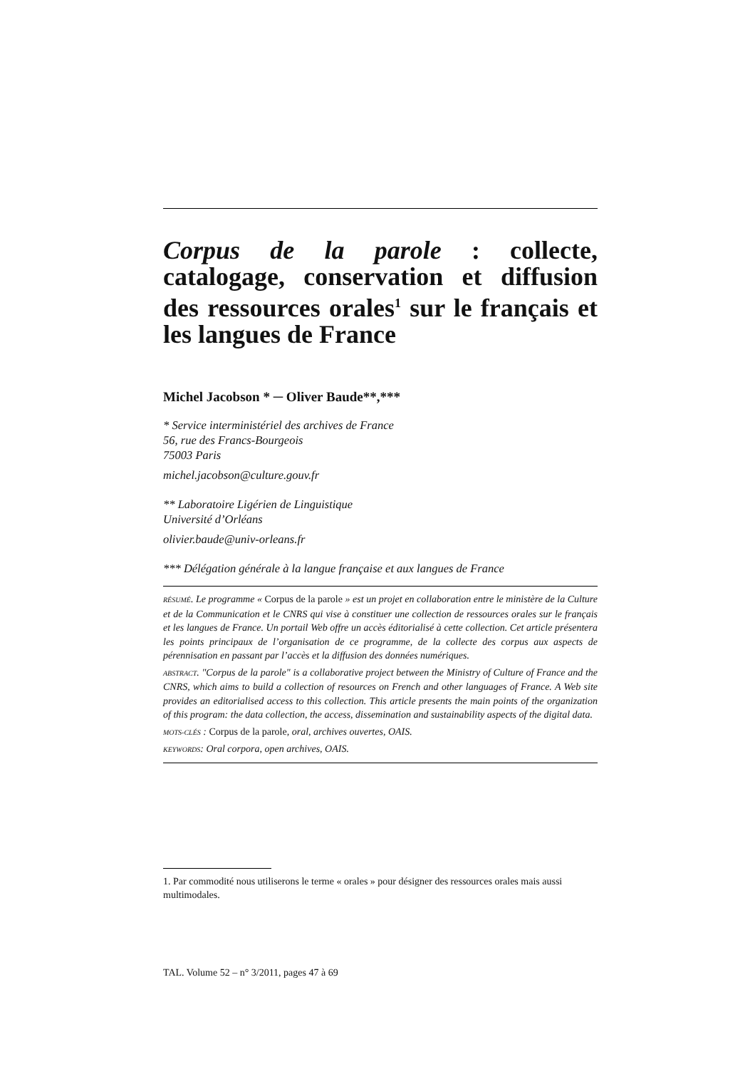Corpus de la parole : collecte, catalogage, conservation et diffusion des ressources orales<sup>1</sup> sur le français et les langues de France
Michel Jacobson * ─ Oliver Baude**,***
* Service interministériel des archives de France
56, rue des Francs-Bourgeois
75003 Paris
michel.jacobson@culture.gouv.fr
** Laboratoire Ligérien de Linguistique
Université d’Orléans
olivier.baude@univ-orleans.fr
*** Délégation générale à la langue française et aux langues de France
RÉSUMÉ. Le programme « Corpus de la parole » est un projet en collaboration entre le ministère de la Culture et de la Communication et le CNRS qui vise à constituer une collection de ressources orales sur le français et les langues de France. Un portail Web offre un accès éditorialisé à cette collection. Cet article présentera les points principaux de l’organisation de ce programme, de la collecte des corpus aux aspects de pérennisation en passant par l’accès et la diffusion des données numériques.
ABSTRACT. "Corpus de la parole" is a collaborative project between the Ministry of Culture of France and the CNRS, which aims to build a collection of resources on French and other languages of France. A Web site provides an editorialised access to this collection. This article presents the main points of the organization of this program: the data collection, the access, dissemination and sustainability aspects of the digital data.
MOTS-CLÉS : Corpus de la parole, oral, archives ouvertes, OAIS.
KEYWORDS: Oral corpora, open archives, OAIS.
1. Par commodité nous utiliserons le terme « orales » pour désigner des ressources orales mais aussi multimodales.
TAL. Volume 52 – n° 3/2011, pages 47 à 69